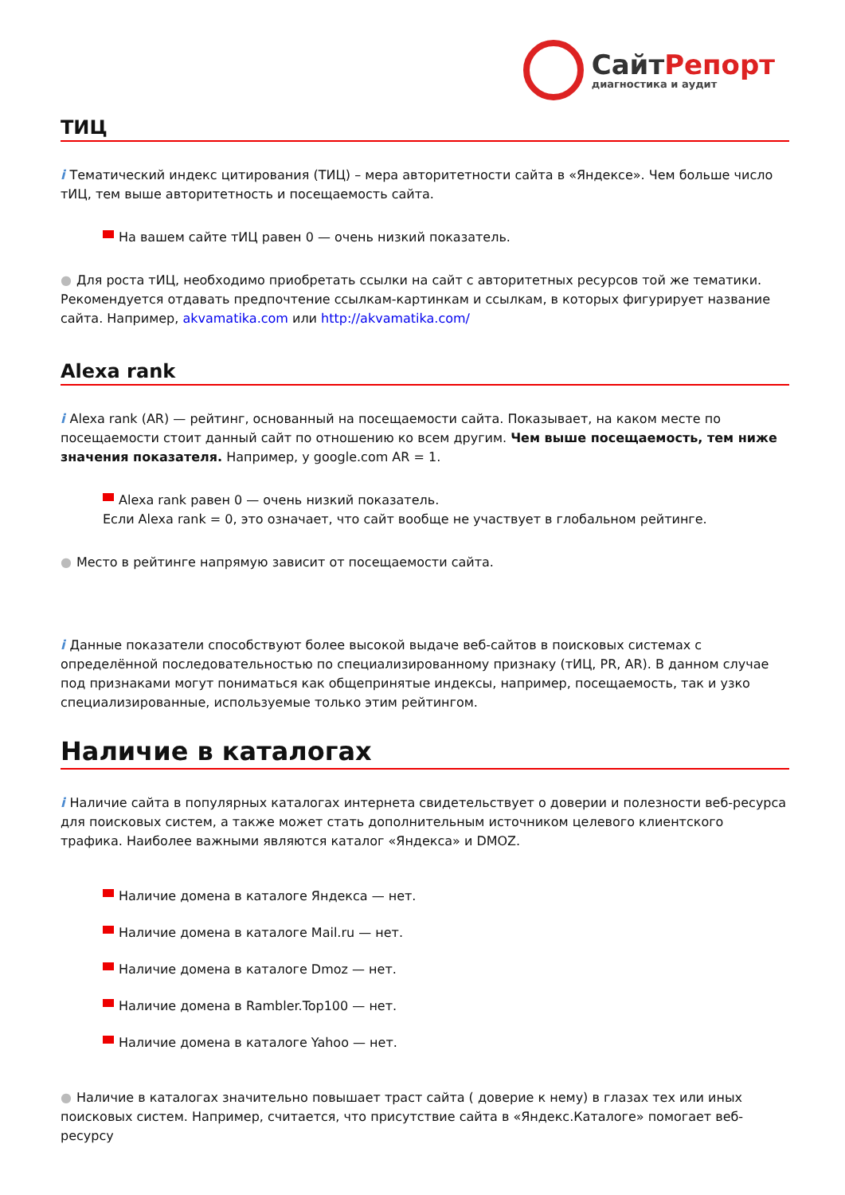Сайт Репорт
диагностика и аудит
ТИЦ
i Тематический индекс цитирования (ТИЦ) – мера авторитетности сайта в «Яндексе». Чем больше число тИЦ, тем выше авторитетность и посещаемость сайта.
На вашем сайте тИЦ равен 0 — очень низкий показатель.
● Для роста тИЦ, необходимо приобретать ссылки на сайт с авторитетных ресурсов той же тематики. Рекомендуется отдавать предпочтение ссылкам-картинкам и ссылкам, в которых фигурирует название сайта. Например, akvamatika.com или http://akvamatika.com/
Alexa rank
i Alexa rank (AR) — рейтинг, основанный на посещаемости сайта. Показывает, на каком месте по посещаемости стоит данный сайт по отношению ко всем другим. Чем выше посещаемость, тем ниже значения показателя. Например, у google.com AR = 1.
Alexa rank равен 0 — очень низкий показатель.
Если Alexa rank = 0, это означает, что сайт вообще не участвует в глобальном рейтинге.
● Место в рейтинге напрямую зависит от посещаемости сайта.
i Данные показатели способствуют более высокой выдаче веб-сайтов в поисковых системах с определённой последовательностью по специализированному признаку (тИЦ, PR, AR). В данном случае под признаками могут пониматься как общепринятые индексы, например, посещаемость, так и узко специализированные, используемые только этим рейтингом.
Наличие в каталогах
i Наличие сайта в популярных каталогах интернета свидетельствует о доверии и полезности веб-ресурса для поисковых систем, а также может стать дополнительным источником целевого клиентского трафика. Наиболее важными являются каталог «Яндекса» и DMOZ.
Наличие домена в каталоге Яндекса — нет.
Наличие домена в каталоге Mail.ru — нет.
Наличие домена в каталоге Dmoz — нет.
Наличие домена в Rambler.Top100 — нет.
Наличие домена в каталоге Yahoo — нет.
● Наличие в каталогах значительно повышает траст сайта ( доверие к нему) в глазах тех или иных поисковых систем. Например, считается, что присутствие сайта в «Яндекс.Каталоге» помогает веб-ресурсу